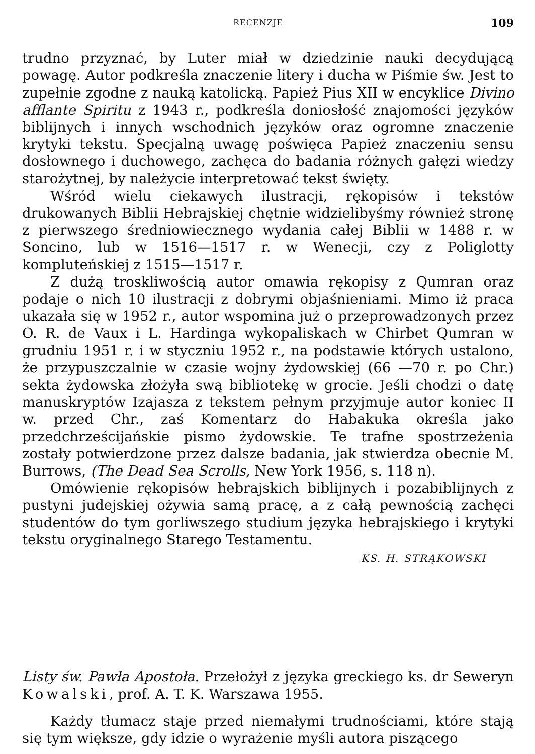RECENZJE 109
trudno przyznać, by Luter miał w dziedzinie nauki decydującą powagę. Autor podkreśla znaczenie litery i ducha w Piśmie św. Jest to zupełnie zgodne z nauką katolicką. Papież Pius XII w encyklice Divino afflante Spiritu z 1943 r., podkreśla doniosłość znajomości języków biblijnych i innych wschodnich języków oraz ogromne znaczenie krytyki tekstu. Specjalną uwagę poświęca Papież znaczeniu sensu dosłownego i duchowego, zachęca do badania różnych gałęzi wiedzy starożytnej, by należycie interpretować tekst święty.
Wśród wielu ciekawych ilustracji, rękopisów i tekstów drukowanych Biblii Hebrajskiej chętnie widzielibyśmy również stronę z pierwszego średniowiecznego wydania całej Biblii w 1488 r. w Soncino, lub w 1516—1517 r. w Wenecji, czy z Poliglotty kompluteńskiej z 1515—1517 r.
Z dużą troskliwością autor omawia rękopisy z Qumran oraz podaje o nich 10 ilustracji z dobrymi objaśnieniami. Mimo iż praca ukazała się w 1952 r., autor wspomina już o przeprowadzonych przez O. R. de Vaux i L. Hardinga wykopaliskach w Chirbet Qumran w grudniu 1951 r. i w styczniu 1952 r., na podstawie których ustalono, że przypuszczalnie w czasie wojny żydowskiej (66 —70 r. po Chr.) sekta żydowska złożyła swą bibliotekę w grocie. Jeśli chodzi o datę manuskryptów Izajasza z tekstem pełnym przyjmuje autor koniec II w. przed Chr., zaś Komentarz do Habakuka określa jako przedchrześcijańskie pismo żydowskie. Te trafne spostrzeżenia zostały potwierdzone przez dalsze badania, jak stwierdza obecnie M. Burrows, (The Dead Sea Scrolls, New York 1956, s. 118 n).
Omówienie rękopisów hebrajskich biblijnych i pozabiblijnych z pustyni judejskiej ożywia samą pracę, a z całą pewnością zachęci studentów do tym gorliwszego studium języka hebrajskiego i krytyki tekstu oryginalnego Starego Testamentu.
KS. H. STRĄKOWSKI
Listy św. Pawła Apostoła. Przełożył z języka greckiego ks. dr Seweryn Kowalski, prof. A. T. K. Warszawa 1955.
Każdy tłumacz staje przed niemałymi trudnościami, które stają się tym większe, gdy idzie o wyrażenie myśli autora piszącego